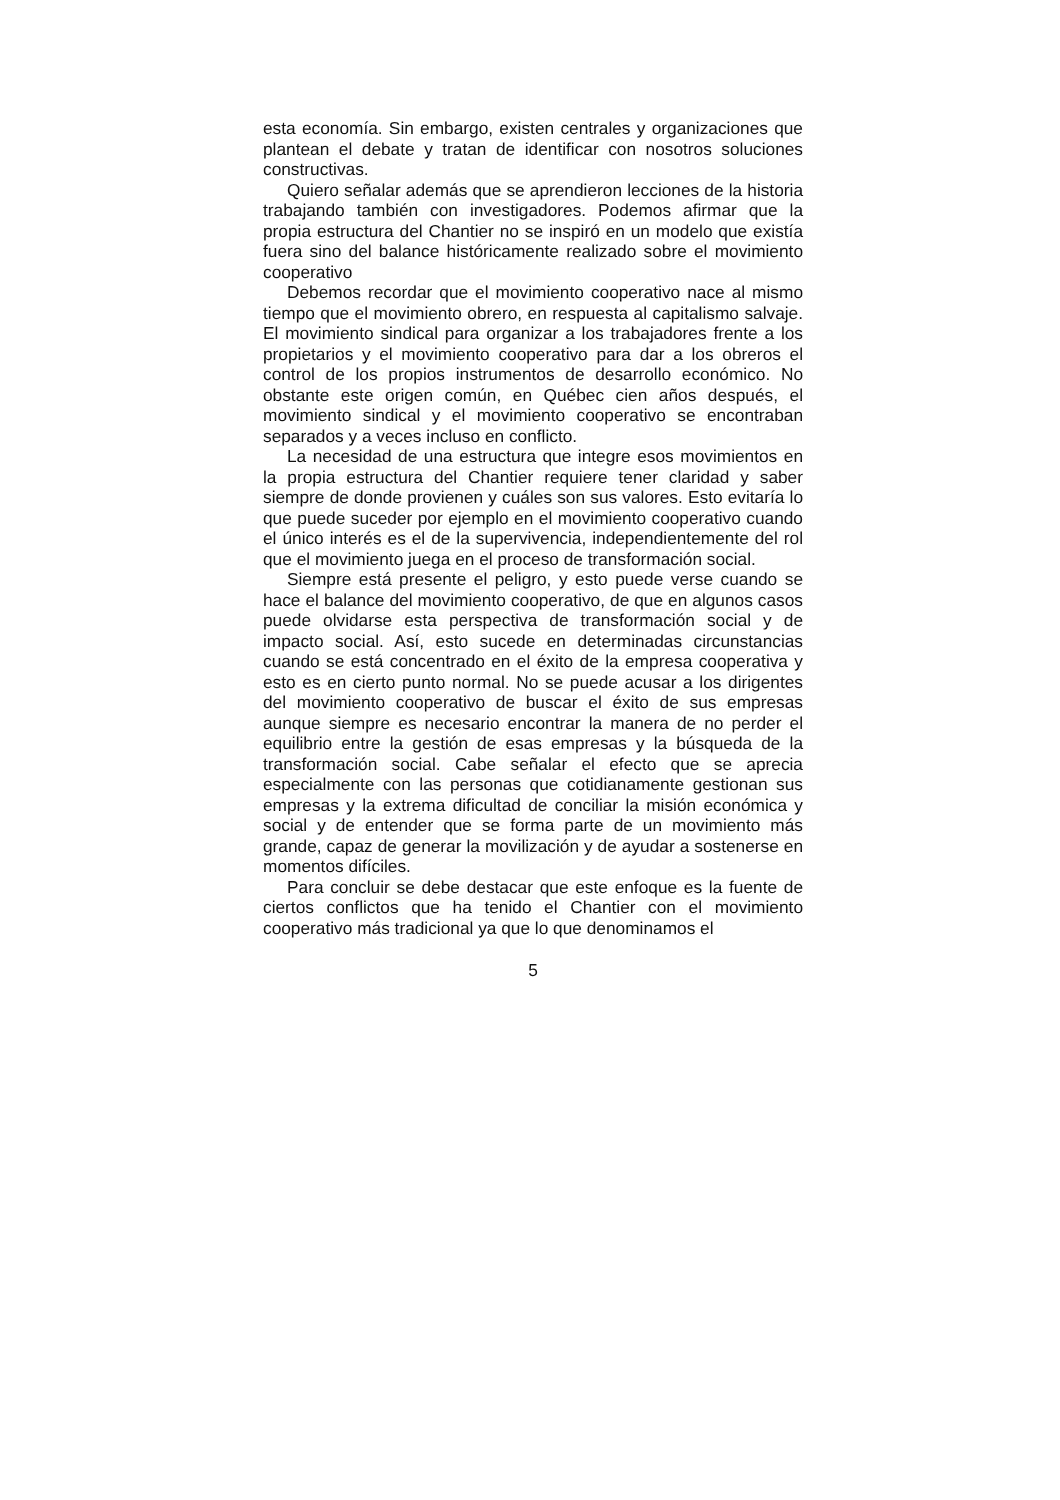esta economía. Sin embargo, existen centrales y organizaciones que plantean el debate y tratan de identificar con nosotros soluciones constructivas.
Quiero señalar además que se aprendieron lecciones de la historia trabajando también con investigadores. Podemos afirmar que la propia estructura del Chantier no se inspiró en un modelo que existía fuera sino del balance históricamente realizado sobre el movimiento cooperativo
Debemos recordar que el movimiento cooperativo nace al mismo tiempo que el movimiento obrero, en respuesta al capitalismo salvaje. El movimiento sindical para organizar a los trabajadores frente a los propietarios y el movimiento cooperativo para dar a los obreros el control de los propios instrumentos de desarrollo económico. No obstante este origen común, en Québec cien años después, el movimiento sindical y el movimiento cooperativo se encontraban separados y a veces incluso en conflicto.
La necesidad de una estructura que integre esos movimientos en la propia estructura del Chantier requiere tener claridad y saber siempre de donde provienen y cuáles son sus valores. Esto evitaría lo que puede suceder por ejemplo en el movimiento cooperativo cuando el único interés es el de la supervivencia, independientemente del rol que el movimiento juega en el proceso de transformación social.
Siempre está presente el peligro, y esto puede verse cuando se hace el balance del movimiento cooperativo, de que en algunos casos puede olvidarse esta perspectiva de transformación social y de impacto social. Así, esto sucede en determinadas circunstancias cuando se está concentrado en el éxito de la empresa cooperativa y esto es en cierto punto normal. No se puede acusar a los dirigentes del movimiento cooperativo de buscar el éxito de sus empresas aunque siempre es necesario encontrar la manera de no perder el equilibrio entre la gestión de esas empresas y la búsqueda de la transformación social. Cabe señalar el efecto que se aprecia especialmente con las personas que cotidianamente gestionan sus empresas y la extrema dificultad de conciliar la misión económica y social y de entender que se forma parte de un movimiento más grande, capaz de generar la movilización y de ayudar a sostenerse en momentos difíciles.
Para concluir se debe destacar que este enfoque es la fuente de ciertos conflictos que ha tenido el Chantier con el movimiento cooperativo más tradicional ya que lo que denominamos el
5